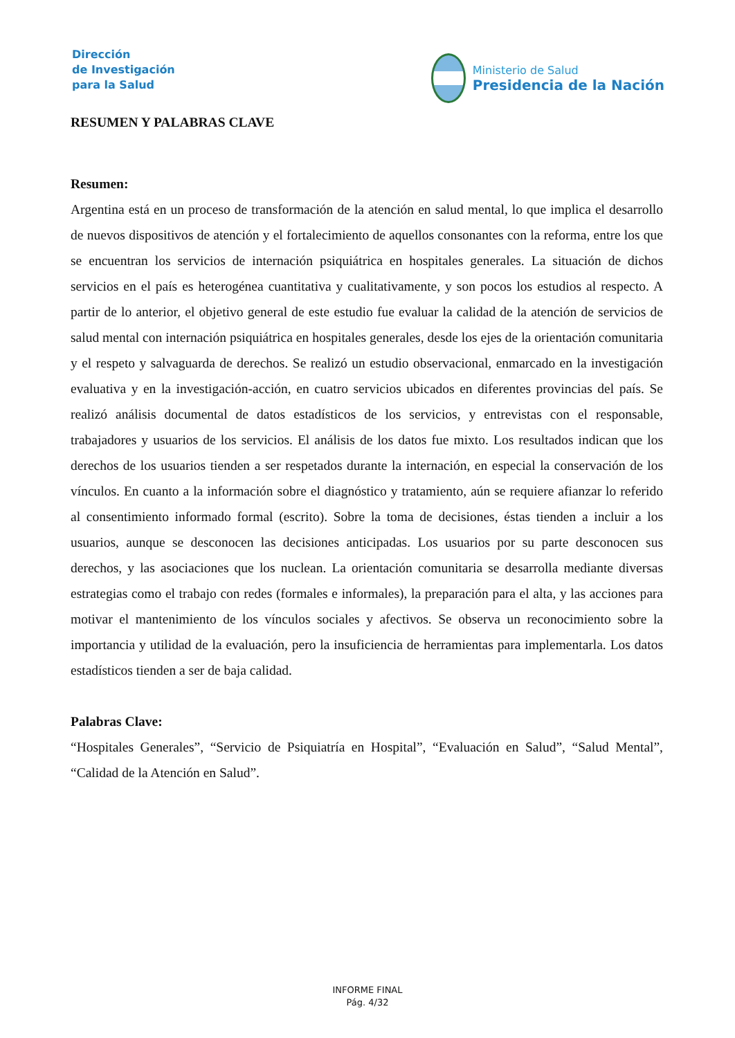Dirección
de Investigación
para la Salud
Ministerio de Salud
Presidencia de la Nación
RESUMEN Y PALABRAS CLAVE
Resumen:
Argentina está en un proceso de transformación de la atención en salud mental, lo que implica el desarrollo de nuevos dispositivos de atención y el fortalecimiento de aquellos consonantes con la reforma, entre los que se encuentran los servicios de internación psiquiátrica en hospitales generales. La situación de dichos servicios en el país es heterogénea cuantitativa y cualitativamente, y son pocos los estudios al respecto. A partir de lo anterior, el objetivo general de este estudio fue evaluar la calidad de la atención de servicios de salud mental con internación psiquiátrica en hospitales generales, desde los ejes de la orientación comunitaria y el respeto y salvaguarda de derechos. Se realizó un estudio observacional, enmarcado en la investigación evaluativa y en la investigación-acción, en cuatro servicios ubicados en diferentes provincias del país. Se realizó análisis documental de datos estadísticos de los servicios, y entrevistas con el responsable, trabajadores y usuarios de los servicios. El análisis de los datos fue mixto. Los resultados indican que los derechos de los usuarios tienden a ser respetados durante la internación, en especial la conservación de los vínculos. En cuanto a la información sobre el diagnóstico y tratamiento, aún se requiere afianzar lo referido al consentimiento informado formal (escrito). Sobre la toma de decisiones, éstas tienden a incluir a los usuarios, aunque se desconocen las decisiones anticipadas. Los usuarios por su parte desconocen sus derechos, y las asociaciones que los nuclean. La orientación comunitaria se desarrolla mediante diversas estrategias como el trabajo con redes (formales e informales), la preparación para el alta, y las acciones para motivar el mantenimiento de los vínculos sociales y afectivos. Se observa un reconocimiento sobre la importancia y utilidad de la evaluación, pero la insuficiencia de herramientas para implementarla. Los datos estadísticos tienden a ser de baja calidad.
Palabras Clave:
“Hospitales Generales”, “Servicio de Psiquiatría en Hospital”, “Evaluación en Salud”, “Salud Mental”, “Calidad de la Atención en Salud”.
INFORME FINAL
Pág. 4/32